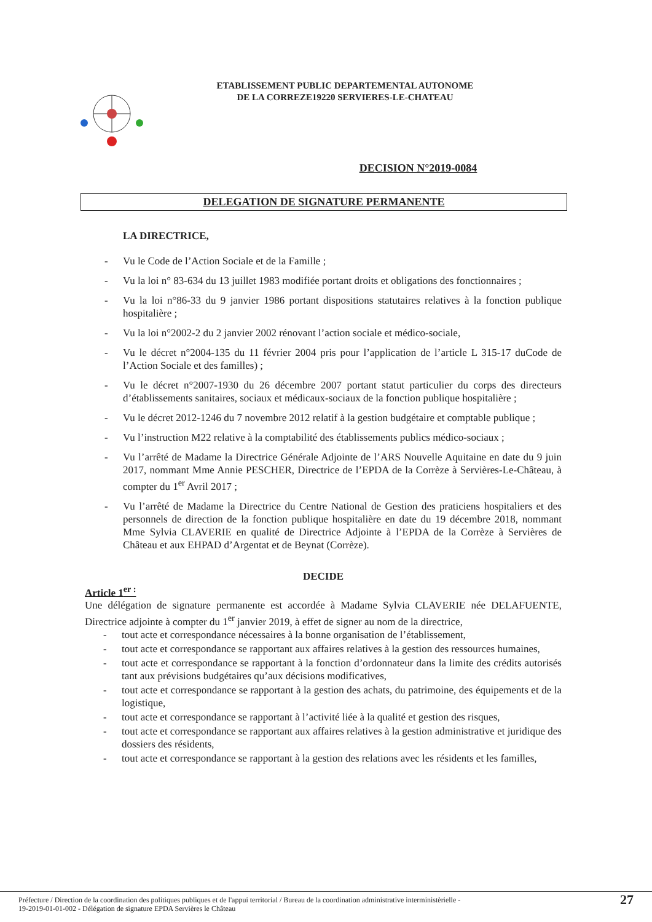ETABLISSEMENT PUBLIC DEPARTEMENTAL AUTONOME
DE LA CORREZE19220 SERVIERES-LE-CHATEAU
DECISION N°2019-0084
DELEGATION DE SIGNATURE PERMANENTE
LA DIRECTRICE,
- Vu le Code de l’Action Sociale et de la Famille ;
- Vu la loi n° 83-634 du 13 juillet 1983 modifiée portant droits et obligations des fonctionnaires ;
- Vu la loi n°86-33 du 9 janvier 1986 portant dispositions statutaires relatives à la fonction publique hospitalière ;
- Vu la loi n°2002-2 du 2 janvier 2002 rénovant l’action sociale et médico-sociale,
- Vu le décret n°2004-135 du 11 février 2004 pris pour l’application de l’article L 315-17 duCode de l’Action Sociale et des familles) ;
- Vu le décret n°2007-1930 du 26 décembre 2007 portant statut particulier du corps des directeurs d’établissements sanitaires, sociaux et médicaux-sociaux de la fonction publique hospitalière ;
- Vu le décret 2012-1246 du 7 novembre 2012 relatif à la gestion budgétaire et comptable publique ;
- Vu l’instruction M22 relative à la comptabilité des établissements publics médico-sociaux ;
- Vu l’arrêté de Madame la Directrice Générale Adjointe de l’ARS Nouvelle Aquitaine en date du 9 juin 2017, nommant Mme Annie PESCHER, Directrice de l’EPDA de la Corrèze à Servières-Le-Château, à compter du 1<sup>er</sup> Avril 2017 ;
- Vu l’arrêté de Madame la Directrice du Centre National de Gestion des praticiens hospitaliers et des personnels de direction de la fonction publique hospitalière en date du 19 décembre 2018, nommant Mme Sylvia CLAVERIE en qualité de Directrice Adjointe à l’EPDA de la Corrèze à Servières de Château et aux EHPAD d’Argentat et de Beynat (Corrèze).
DECIDE
Article 1<sup>er :</sup>
Une délégation de signature permanente est accordée à Madame Sylvia CLAVERIE née DELAFUENTE, Directrice adjointe à compter du 1<sup>er</sup> janvier 2019, à effet de signer au nom de la directrice,
- tout acte et correspondance nécessaires à la bonne organisation de l’établissement,
- tout acte et correspondance se rapportant aux affaires relatives à la gestion des ressources humaines,
- tout acte et correspondance se rapportant à la fonction d’ordonnateur dans la limite des crédits autorisés tant aux prévisions budgétaires qu’aux décisions modificatives,
- tout acte et correspondance se rapportant à la gestion des achats, du patrimoine, des équipements et de la logistique,
- tout acte et correspondance se rapportant à l’activité liée à la qualité et gestion des risques,
- tout acte et correspondance se rapportant aux affaires relatives à la gestion administrative et juridique des dossiers des résidents,
- tout acte et correspondance se rapportant à la gestion des relations avec les résidents et les familles,
Préfecture / Direction de la coordination des politiques publiques et de l'appui territorial / Bureau de la coordination administrative interministèrielle -
19-2019-01-01-002 - Délégation de signature EPDA Servières le Château
27